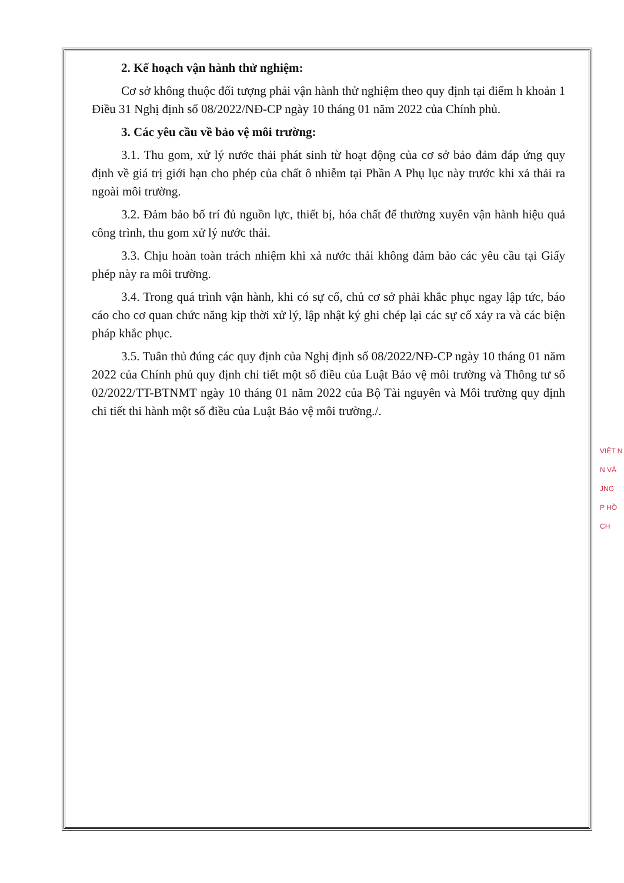2. Kế hoạch vận hành thử nghiệm:
Cơ sở không thuộc đối tượng phải vận hành thử nghiệm theo quy định tại điểm h khoản 1 Điều 31 Nghị định số 08/2022/NĐ-CP ngày 10 tháng 01 năm 2022 của Chính phủ.
3. Các yêu cầu về bảo vệ môi trường:
3.1. Thu gom, xử lý nước thải phát sinh từ hoạt động của cơ sở bảo đảm đáp ứng quy định về giá trị giới hạn cho phép của chất ô nhiễm tại Phần A Phụ lục này trước khi xả thải ra ngoài môi trường.
3.2. Đảm bảo bố trí đủ nguồn lực, thiết bị, hóa chất để thường xuyên vận hành hiệu quả công trình, thu gom xử lý nước thải.
3.3. Chịu hoàn toàn trách nhiệm khi xả nước thải không đảm bảo các yêu cầu tại Giấy phép này ra môi trường.
3.4. Trong quá trình vận hành, khi có sự cố, chủ cơ sở phải khắc phục ngay lập tức, báo cáo cho cơ quan chức năng kịp thời xử lý, lập nhật ký ghi chép lại các sự cố xảy ra và các biện pháp khắc phục.
3.5. Tuân thủ đúng các quy định của Nghị định số 08/2022/NĐ-CP ngày 10 tháng 01 năm 2022 của Chính phủ quy định chi tiết một số điều của Luật Bảo vệ môi trường và Thông tư số 02/2022/TT-BTNMT ngày 10 tháng 01 năm 2022 của Bộ Tài nguyên và Môi trường quy định chi tiết thi hành một số điều của Luật Bảo vệ môi trường./.
VIỆT N
N VÀ
JNG
P HỒ CH